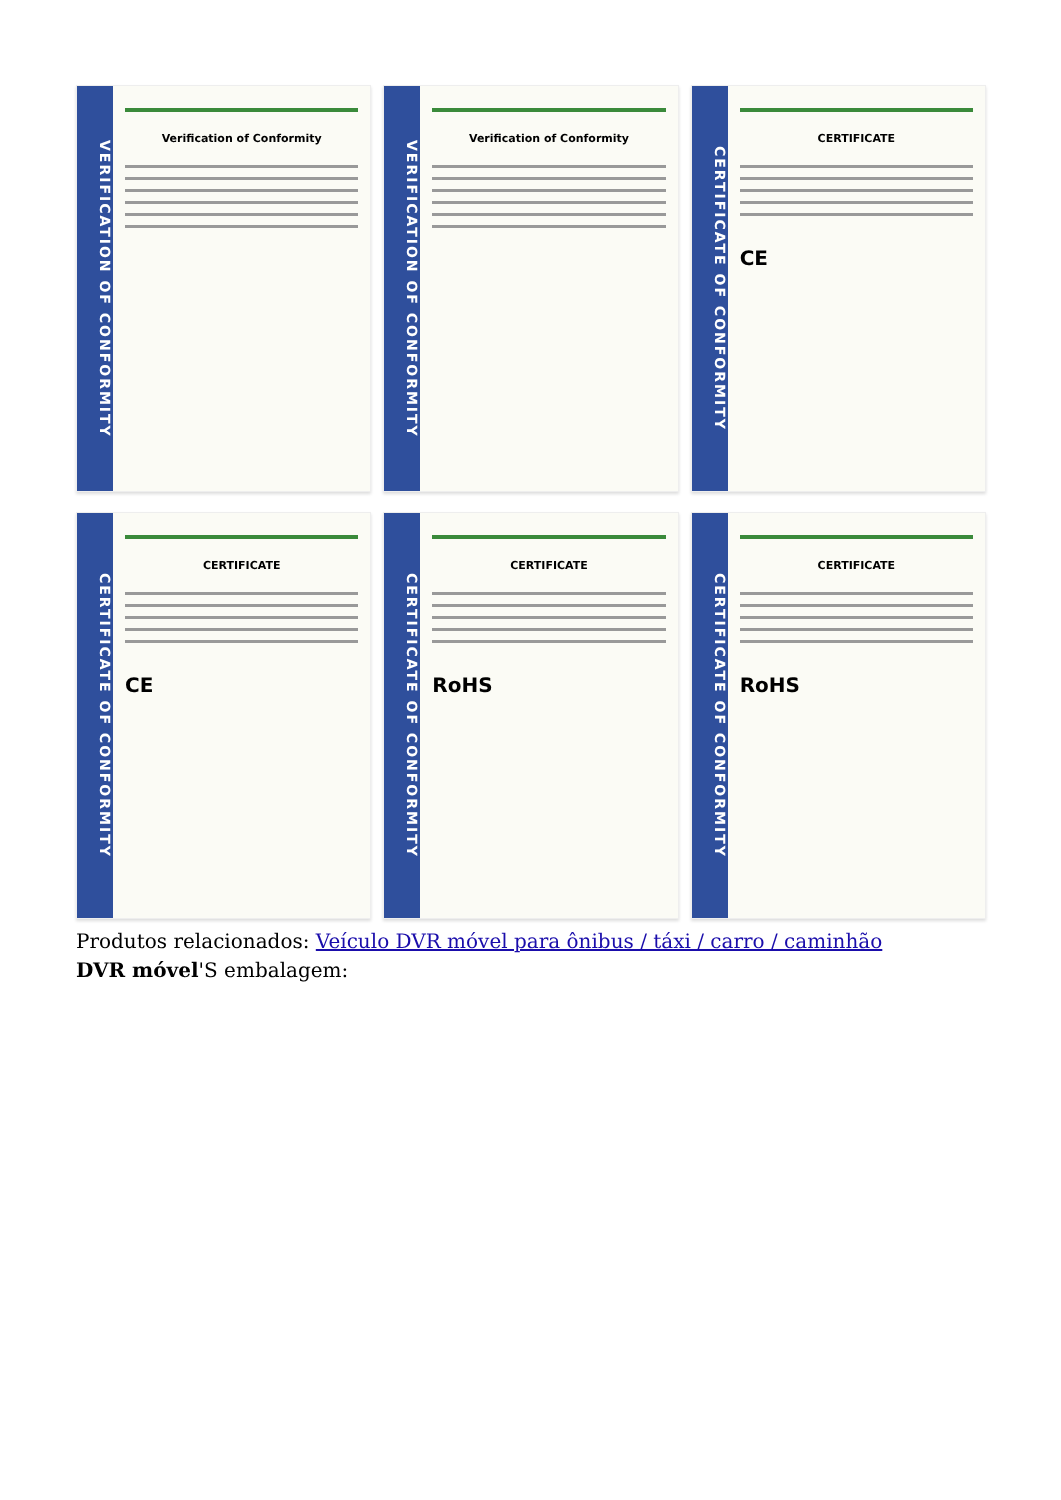VERIFICATION OF CONFORMITY
Verification of Conformity
VERIFICATION OF CONFORMITY
Verification of Conformity
CERTIFICATE OF CONFORMITY
CERTIFICATE
CE
CERTIFICATE OF CONFORMITY
CERTIFICATE
CE
CERTIFICATE OF CONFORMITY
CERTIFICATE
RoHS
CERTIFICATE OF CONFORMITY
CERTIFICATE
RoHS
Produtos relacionados: Veículo DVR móvel para ônibus / táxi / carro / caminhão
DVR móvel'S embalagem: